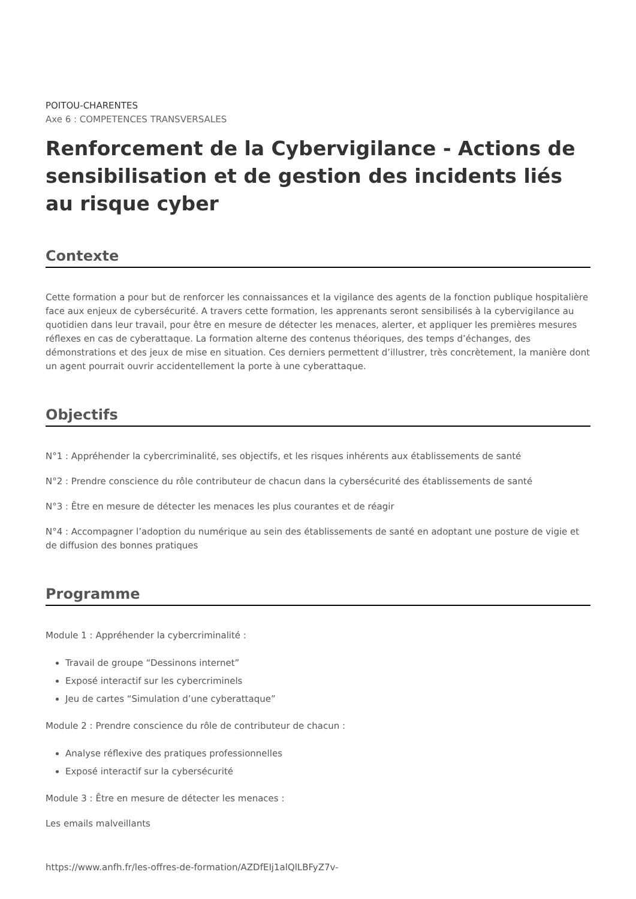POITOU-CHARENTES
Axe 6 : COMPETENCES TRANSVERSALES
Renforcement de la Cybervigilance - Actions de sensibilisation et de gestion des incidents liés au risque cyber
Contexte
Cette formation a pour but de renforcer les connaissances et la vigilance des agents de la fonction publique hospitalière face aux enjeux de cybersécurité. A travers cette formation, les apprenants seront sensibilisés à la cybervigilance au quotidien dans leur travail, pour être en mesure de détecter les menaces, alerter, et appliquer les premières mesures réflexes en cas de cyberattaque. La formation alterne des contenus théoriques, des temps d’échanges, des démonstrations et des jeux de mise en situation. Ces derniers permettent d’illustrer, très concrètement, la manière dont un agent pourrait ouvrir accidentellement la porte à une cyberattaque.
Objectifs
N°1 : Appréhender la cybercriminalité, ses objectifs, et les risques inhérents aux établissements de santé
N°2 : Prendre conscience du rôle contributeur de chacun dans la cybersécurité des établissements de santé
N°3 : Être en mesure de détecter les menaces les plus courantes et de réagir
N°4 : Accompagner l’adoption du numérique au sein des établissements de santé en adoptant une posture de vigie et de diffusion des bonnes pratiques
Programme
Module 1 : Appréhender la cybercriminalité :
Travail de groupe “Dessinons internet”
Exposé interactif sur les cybercriminels
Jeu de cartes “Simulation d’une cyberattaque”
Module 2 : Prendre conscience du rôle de contributeur de chacun :
Analyse réflexive des pratiques professionnelles
Exposé interactif sur la cybersécurité
Module 3 : Être en mesure de détecter les menaces :
Les emails malveillants
https://www.anfh.fr/les-offres-de-formation/AZDfEIj1alQlLBFyZ7v-